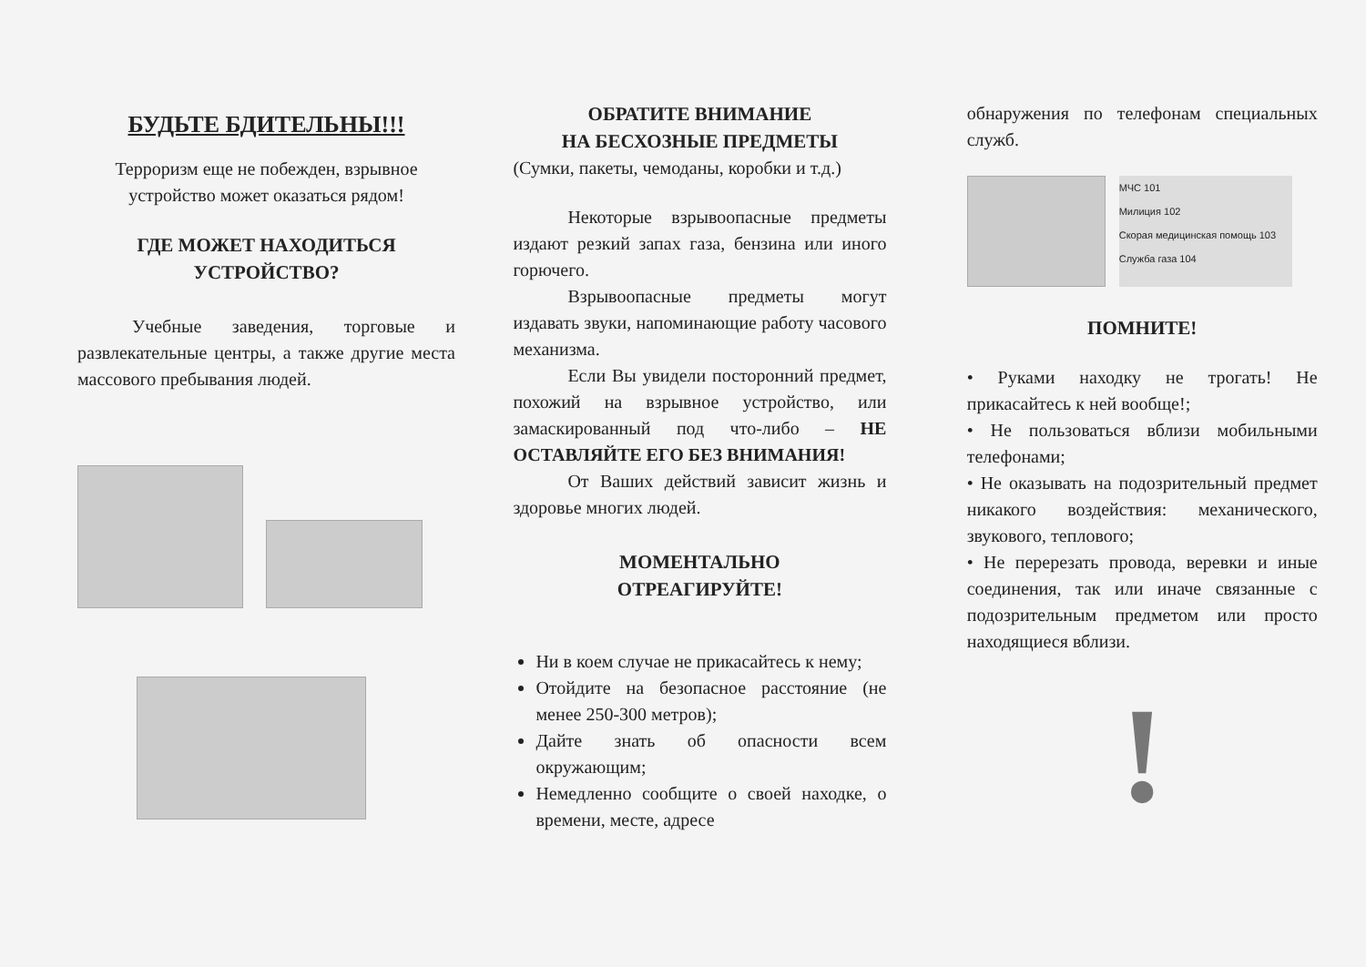БУДЬТЕ БДИТЕЛЬНЫ!!!
Терроризм еще не побежден, взрывное устройство может оказаться рядом!
ГДЕ МОЖЕТ НАХОДИТЬСЯ УСТРОЙСТВО?
Учебные заведения, торговые и развлекательные центры, а также другие места массового пребывания людей.
ОБРАТИТЕ ВНИМАНИЕ
НА БЕСХОЗНЫЕ ПРЕДМЕТЫ
(Сумки, пакеты, чемоданы, коробки и т.д.)
Некоторые взрывоопасные предметы издают резкий запах газа, бензина или иного горючего.
Взрывоопасные предметы могут издавать звуки, напоминающие работу часового механизма.
Если Вы увидели посторонний предмет, похожий на взрывное устройство, или замаскированный под что-либо – НЕ ОСТАВЛЯЙТЕ ЕГО БЕЗ ВНИМАНИЯ!
От Ваших действий зависит жизнь и здоровье многих людей.
МОМЕНТАЛЬНО
ОТРЕАГИРУЙТЕ!
Ни в коем случае не прикасайтесь к нему;
Отойдите на безопасное расстояние (не менее 250-300 метров);
Дайте знать об опасности всем окружающим;
Немедленно сообщите о своей находке, о времени, месте, адресе
обнаружения по телефонам специальных служб.
МЧС 101
Милиция 102
Скорая медицинская помощь 103
Служба газа 104
ПОМНИТЕ!
• Руками находку не трогать! Не прикасайтесь к ней вообще!;
• Не пользоваться вблизи мобильными телефонами;
• Не оказывать на подозрительный предмет никакого воздействия: механического, звукового, теплового;
• Не перерезать провода, веревки и иные соединения, так или иначе связанные с подозрительным предметом или просто находящиеся вблизи.
!